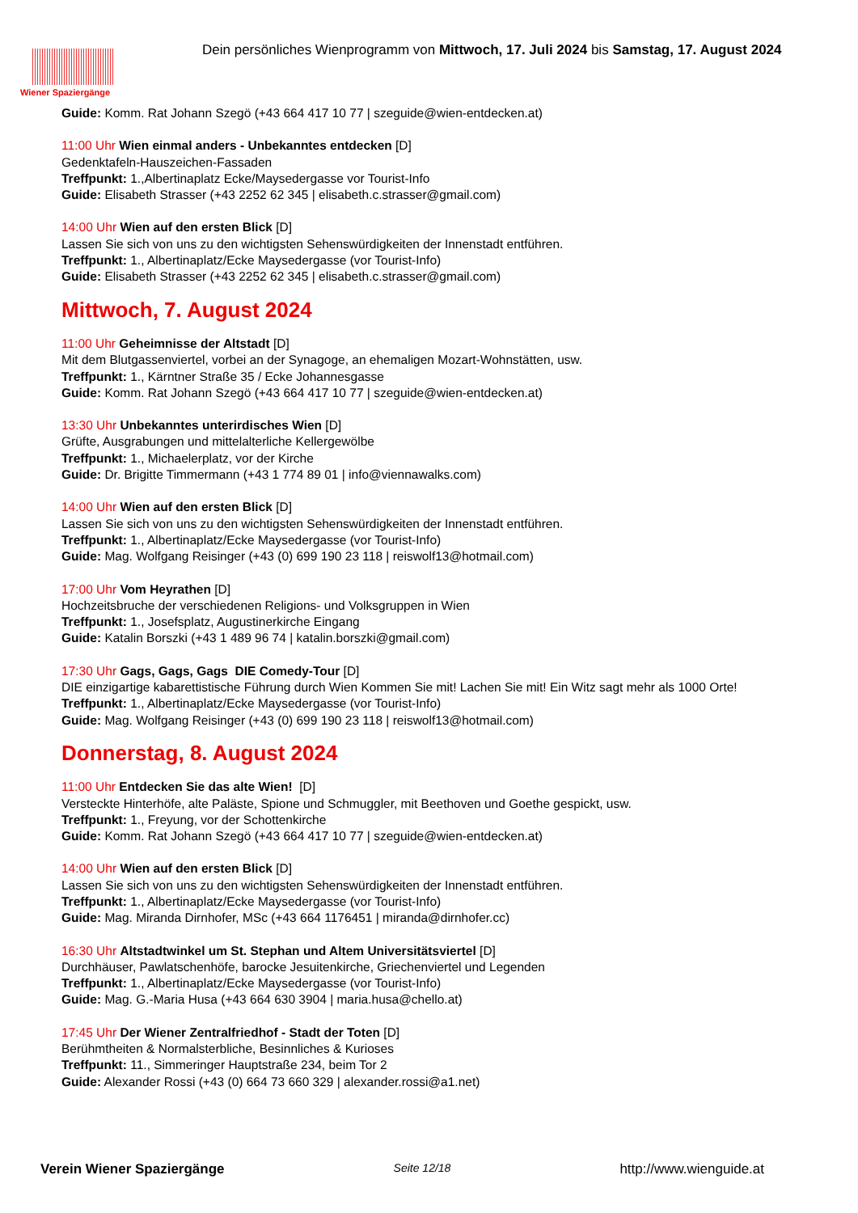Wiener Spaziergänge
Dein persönliches Wienprogramm von Mittwoch, 17. Juli 2024 bis Samstag, 17. August 2024
Guide: Komm. Rat Johann Szegö (+43 664 417 10 77 | szeguide@wien-entdecken.at)
11:00 Uhr Wien einmal anders - Unbekanntes entdecken [D]
Gedenktafeln-Hauszeichen-Fassaden
Treffpunkt: 1.,Albertinaplatz Ecke/Maysedergasse vor Tourist-Info
Guide: Elisabeth Strasser (+43 2252 62 345 | elisabeth.c.strasser@gmail.com)
14:00 Uhr Wien auf den ersten Blick [D]
Lassen Sie sich von uns zu den wichtigsten Sehenswürdigkeiten der Innenstadt entführen.
Treffpunkt: 1., Albertinaplatz/Ecke Maysedergasse (vor Tourist-Info)
Guide: Elisabeth Strasser (+43 2252 62 345 | elisabeth.c.strasser@gmail.com)
Mittwoch, 7. August 2024
11:00 Uhr Geheimnisse der Altstadt [D]
Mit dem Blutgassenviertel, vorbei an der Synagoge, an ehemaligen Mozart-Wohnstätten, usw.
Treffpunkt: 1., Kärntner Straße 35 / Ecke Johannesgasse
Guide: Komm. Rat Johann Szegö (+43 664 417 10 77 | szeguide@wien-entdecken.at)
13:30 Uhr Unbekanntes unterirdisches Wien [D]
Grüfte, Ausgrabungen und mittelalterliche Kellergewölbe
Treffpunkt: 1., Michaelerplatz, vor der Kirche
Guide: Dr. Brigitte Timmermann (+43 1 774 89 01 | info@viennawalks.com)
14:00 Uhr Wien auf den ersten Blick [D]
Lassen Sie sich von uns zu den wichtigsten Sehenswürdigkeiten der Innenstadt entführen.
Treffpunkt: 1., Albertinaplatz/Ecke Maysedergasse (vor Tourist-Info)
Guide: Mag. Wolfgang Reisinger (+43 (0) 699 190 23 118 | reiswolf13@hotmail.com)
17:00 Uhr Vom Heyrathen [D]
Hochzeitsbruche der verschiedenen Religions- und Volksgruppen in Wien
Treffpunkt: 1., Josefsplatz, Augustinerkirche Eingang
Guide: Katalin Borszki (+43 1 489 96 74 | katalin.borszki@gmail.com)
17:30 Uhr Gags, Gags, Gags DIE Comedy-Tour [D]
DIE einzigartige kabarettistische Führung durch Wien Kommen Sie mit! Lachen Sie mit! Ein Witz sagt mehr als 1000 Orte!
Treffpunkt: 1., Albertinaplatz/Ecke Maysedergasse (vor Tourist-Info)
Guide: Mag. Wolfgang Reisinger (+43 (0) 699 190 23 118 | reiswolf13@hotmail.com)
Donnerstag, 8. August 2024
11:00 Uhr Entdecken Sie das alte Wien! [D]
Versteckte Hinterhöfe, alte Paläste, Spione und Schmuggler, mit Beethoven und Goethe gespickt, usw.
Treffpunkt: 1., Freyung, vor der Schottenkirche
Guide: Komm. Rat Johann Szegö (+43 664 417 10 77 | szeguide@wien-entdecken.at)
14:00 Uhr Wien auf den ersten Blick [D]
Lassen Sie sich von uns zu den wichtigsten Sehenswürdigkeiten der Innenstadt entführen.
Treffpunkt: 1., Albertinaplatz/Ecke Maysedergasse (vor Tourist-Info)
Guide: Mag. Miranda Dirnhofer, MSc (+43 664 1176451 | miranda@dirnhofer.cc)
16:30 Uhr Altstadtwinkel um St. Stephan und Altem Universitätsviertel [D]
Durchhäuser, Pawlatschenhöfe, barocke Jesuitenkirche, Griechenviertel und Legenden
Treffpunkt: 1., Albertinaplatz/Ecke Maysedergasse (vor Tourist-Info)
Guide: Mag. G.-Maria Husa (+43 664 630 3904 | maria.husa@chello.at)
17:45 Uhr Der Wiener Zentralfriedhof - Stadt der Toten [D]
Berühmtheiten & Normalsterbliche, Besinnliches & Kurioses
Treffpunkt: 11., Simmeringer Hauptstraße 234, beim Tor 2
Guide: Alexander Rossi (+43 (0) 664 73 660 329 | alexander.rossi@a1.net)
Verein Wiener Spaziergänge Seite 12/18 http://www.wienguide.at